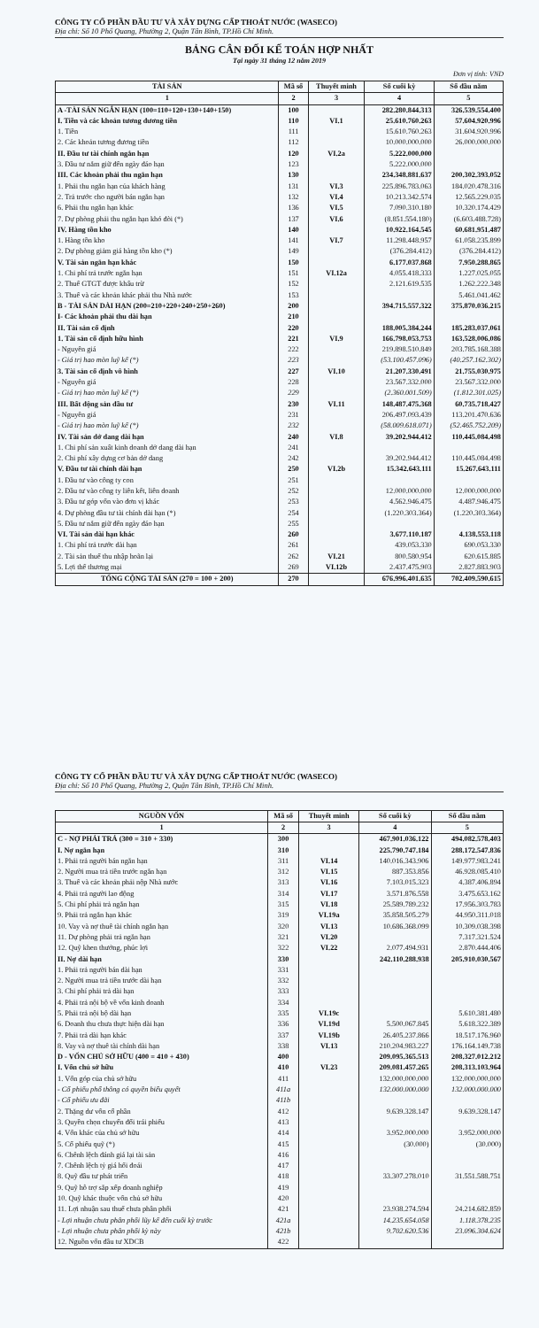CÔNG TY CỔ PHẦN ĐẦU TƯ VÀ XÂY DỰNG CẤP THOÁT NƯỚC (WASECO)
Địa chỉ: Số 10 Phổ Quang, Phường 2, Quận Tân Bình, TP.Hồ Chí Minh.
BẢNG CÂN ĐỐI KẾ TOÁN HỢP NHẤT
Tại ngày 31 tháng 12 năm 2019
Đơn vị tính: VND
| TÀI SẢN | Mã số | Thuyết minh | Số cuối kỳ | Số đầu năm |
| --- | --- | --- | --- | --- |
| 1 | 2 | 3 | 4 | 5 |
| A -TÀI SẢN NGẮN HẠN (100=110+120+130+140+150) | 100 | | 282.280.844.313 | 326.539.554.400 |
| I. Tiền và các khoản tương đương tiền | 110 | VI.1 | 25.610.760.263 | 57.604.920.996 |
| 1. Tiền | 111 | | 15.610.760.263 | 31.604.920.996 |
| 2. Các khoản tương đương tiền | 112 | | 10.000.000.000 | 26.000.000.000 |
| II. Đầu tư tài chính ngắn hạn | 120 | VI.2a | 5.222.000.000 | |
| 3. Đầu tư nắm giữ đến ngày đáo hạn | 123 | | 5.222.000.000 | |
| III. Các khoản phải thu ngắn hạn | 130 | | 234.348.881.637 | 200.302.393.052 |
| 1. Phải thu ngắn hạn của khách hàng | 131 | VI.3 | 225.896.783.063 | 184.020.478.316 |
| 2. Trả trước cho người bán ngắn hạn | 132 | VI.4 | 10.213.342.574 | 12.565.229.035 |
| 6. Phải thu ngắn hạn khác | 136 | VI.5 | 7.090.310.180 | 10.320.174.429 |
| 7. Dự phòng phải thu ngắn hạn khó đòi (*) | 137 | VI.6 | (8.851.554.180) | (6.603.488.728) |
| IV. Hàng tồn kho | 140 | | 10.922.164.545 | 60.681.951.487 |
| 1. Hàng tồn kho | 141 | VI.7 | 11.298.448.957 | 61.058.235.899 |
| 2. Dự phòng giảm giá hàng tồn kho (*) | 149 | | (376.284.412) | (376.284.412) |
| V. Tài sản ngắn hạn khác | 150 | | 6.177.037.868 | 7.950.288.865 |
| 1. Chi phí trả trước ngắn hạn | 151 | VI.12a | 4.055.418.333 | 1.227.025.055 |
| 2. Thuế GTGT được khấu trừ | 152 | | 2.121.619.535 | 1.262.222.348 |
| 3. Thuế và các khoản khác phải thu Nhà nước | 153 | | | 5.461.041.462 |
| B - TÀI SẢN DÀI HẠN (200=210+220+240+250+260) | 200 | | 394.715.557.322 | 375.870.036.215 |
| I- Các khoản phải thu dài hạn | 210 | | | |
| II. Tài sản cố định | 220 | | 188.005.384.244 | 185.283.037.061 |
| 1. Tài sản cố định hữu hình | 221 | VI.9 | 166.798.053.753 | 163.528.006.086 |
| - Nguyên giá | 222 | | 219.898.510.849 | 203.785.168.388 |
| - Giá trị hao mòn luỹ kế (*) | 223 | | (53.100.457.096) | (40.257.162.302) |
| 3. Tài sản cố định vô hình | 227 | VI.10 | 21.207.330.491 | 21.755.030.975 |
| - Nguyên giá | 228 | | 23.567.332.000 | 23.567.332.000 |
| - Giá trị hao mòn luỹ kế (*) | 229 | | (2.360.001.509) | (1.812.301.025) |
| III. Bất động sản đầu tư | 230 | VI.11 | 148.487.475.368 | 60.735.718.427 |
| - Nguyên giá | 231 | | 206.497.093.439 | 113.201.470.636 |
| - Giá trị hao mòn luỹ kế (*) | 232 | | (58.009.618.071) | (52.465.752.209) |
| IV. Tài sản dở dang dài hạn | 240 | VI.8 | 39.202.944.412 | 110.445.084.498 |
| 1. Chi phí sản xuất kinh doanh dở dang dài hạn | 241 | | | |
| 2. Chi phí xây dựng cơ bản dở dang | 242 | | 39.202.944.412 | 110.445.084.498 |
| V. Đầu tư tài chính dài hạn | 250 | VI.2b | 15.342.643.111 | 15.267.643.111 |
| 1. Đầu tư vào công ty con | 251 | | | |
| 2. Đầu tư vào công ty liên kết, liên doanh | 252 | | 12.000.000.000 | 12.000.000.000 |
| 3. Đầu tư góp vốn vào đơn vị khác | 253 | | 4.562.946.475 | 4.487.946.475 |
| 4. Dự phòng đầu tư tài chính dài hạn (*) | 254 | | (1.220.303.364) | (1.220.303.364) |
| 5. Đầu tư nắm giữ đến ngày đáo hạn | 255 | | | |
| VI. Tài sản dài hạn khác | 260 | | 3.677.110.187 | 4.138.553.118 |
| 1. Chi phí trả trước dài hạn | 261 | | 439.053.330 | 690.053.330 |
| 2. Tài sản thuế thu nhập hoãn lại | 262 | VI.21 | 800.580.954 | 620.615.885 |
| 5. Lợi thế thương mại | 269 | VI.12b | 2.437.475.903 | 2.827.883.903 |
| TỔNG CỘNG TÀI SẢN (270 = 100 + 200) | 270 | | 676.996.401.635 | 702.409.590.615 |
CÔNG TY CỔ PHẦN ĐẦU TƯ VÀ XÂY DỰNG CẤP THOÁT NƯỚC (WASECO)
Địa chỉ: Số 10 Phổ Quang, Phường 2, Quận Tân Bình, TP.Hồ Chí Minh.
| NGUỒN VỐN | Mã số | Thuyết minh | Số cuối kỳ | Số đầu năm |
| --- | --- | --- | --- | --- |
| 1 | 2 | 3 | 4 | 5 |
| C - NỢ PHẢI TRẢ (300 = 310 + 330) | 300 | | 467.901.036.122 | 494.082.578.403 |
| I. Nợ ngắn hạn | 310 | | 225.790.747.184 | 288.172.547.836 |
| 1. Phải trả người bán ngắn hạn | 311 | VI.14 | 140.016.343.906 | 149.977.983.241 |
| 2. Người mua trả tiền trước ngắn hạn | 312 | VI.15 | 887.353.856 | 46.928.085.410 |
| 3. Thuế và các khoản phải nộp Nhà nước | 313 | VI.16 | 7.103.015.323 | 4.387.406.894 |
| 4. Phải trả người lao động | 314 | VI.17 | 3.571.876.558 | 3.475.653.162 |
| 5. Chi phí phải trả ngắn hạn | 315 | VI.18 | 25.589.789.232 | 17.956.303.783 |
| 9. Phải trả ngắn hạn khác | 319 | VI.19a | 35.858.505.279 | 44.950.311.018 |
| 10. Vay và nợ thuê tài chính ngắn hạn | 320 | VI.13 | 10.686.368.099 | 10.309.038.398 |
| 11. Dự phòng phải trả ngắn hạn | 321 | VI.20 | | 7.317.321.524 |
| 12. Quỹ khen thưởng, phúc lợi | 322 | VI.22 | 2.077.494.931 | 2.870.444.406 |
| II. Nợ dài hạn | 330 | | 242.110.288.938 | 205.910.030.567 |
| 1. Phải trả người bán dài hạn | 331 | | | |
| 2. Người mua trả tiền trước dài hạn | 332 | | | |
| 3. Chi phí phải trả dài hạn | 333 | | | |
| 4. Phải trả nội bộ về vốn kinh doanh | 334 | | | |
| 5. Phải trả nội bộ dài hạn | 335 | VI.19c | | 5.610.381.480 |
| 6. Doanh thu chưa thực hiện dài hạn | 336 | VI.19d | 5.500.067.845 | 5.618.322.389 |
| 7. Phải trả dài hạn khác | 337 | VI.19b | 26.405.237.866 | 18.517.176.960 |
| 8. Vay và nợ thuê tài chính dài hạn | 338 | VI.13 | 210.204.983.227 | 176.164.149.738 |
| D - VỐN CHỦ SỞ HỮU (400 = 410 + 430) | 400 | | 209.095.365.513 | 208.327.012.212 |
| I. Vốn chủ sở hữu | 410 | VI.23 | 209.081.457.265 | 208.313.103.964 |
| 1. Vốn góp của chủ sở hữu | 411 | | 132.000.000.000 | 132.000.000.000 |
| - Cổ phiếu phổ thông có quyền biểu quyết | 411a | | 132.000.000.000 | 132.000.000.000 |
| - Cổ phiếu ưu đãi | 411b | | | |
| 2. Thặng dư vốn cổ phần | 412 | | 9.639.328.147 | 9.639.328.147 |
| 3. Quyền chọn chuyển đổi trái phiếu | 413 | | | |
| 4. Vốn khác của chủ sở hữu | 414 | | 3.952.000.000 | 3.952.000.000 |
| 5. Cổ phiếu quỹ (*) | 415 | | (30.000) | (30.000) |
| 6. Chênh lệch đánh giá lại tài sản | 416 | | | |
| 7. Chênh lệch tỷ giá hối đoái | 417 | | | |
| 8. Quỹ đầu tư phát triển | 418 | | 33.307.278.010 | 31.551.588.751 |
| 9. Quỹ hỗ trợ sắp xếp doanh nghiệp | 419 | | | |
| 10. Quỹ khác thuộc vốn chủ sở hữu | 420 | | | |
| 11. Lợi nhuận sau thuế chưa phân phối | 421 | | 23.938.274.594 | 24.214.682.859 |
| - Lợi nhuận chưa phân phối lũy kế đến cuối kỳ trước | 421a | | 14.235.654.058 | 1.118.378.235 |
| - Lợi nhuận chưa phân phối kỳ này | 421b | | 9.702.620.536 | 23.096.304.624 |
| 12. Nguồn vốn đầu tư XDCB | 422 | | | |